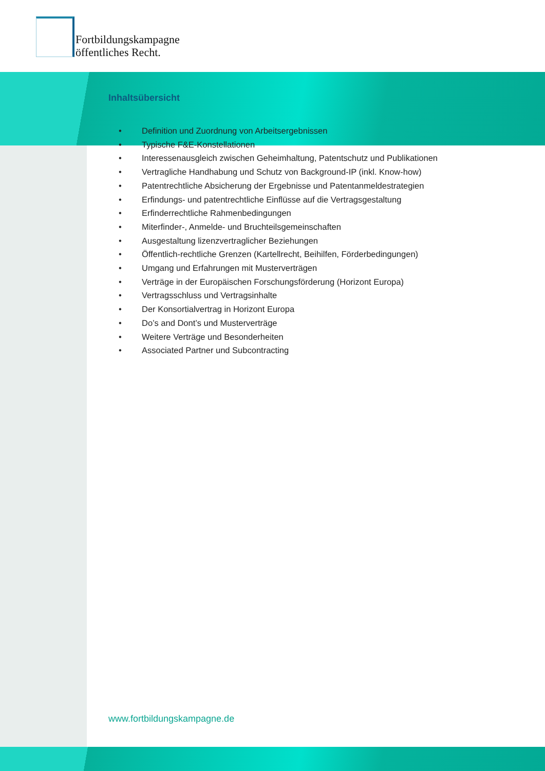Fortbildungskampagne
öffentliches Recht.
Inhaltsübersicht
• Definition und Zuordnung von Arbeitsergebnissen
• Typische F&E-Konstellationen
• Interessenausgleich zwischen Geheimhaltung, Patentschutz und Publikationen
• Vertragliche Handhabung und Schutz von Background-IP (inkl. Know-how)
• Patentrechtliche Absicherung der Ergebnisse und Patentanmeldestrategien
• Erfindungs- und patentrechtliche Einflüsse auf die Vertragsgestaltung
• Erfinderrechtliche Rahmenbedingungen
• Miterfinder-, Anmelde- und Bruchteilsgemeinschaften
• Ausgestaltung lizenzvertraglicher Beziehungen
• Öffentlich-rechtliche Grenzen (Kartellrecht, Beihilfen, Förderbedingungen)
• Umgang und Erfahrungen mit Musterverträgen
• Verträge in der Europäischen Forschungsförderung (Horizont Europa)
• Vertragsschluss und Vertragsinhalte
• Der Konsortialvertrag in Horizont Europa
• Do’s and Dont’s und Musterverträge
• Weitere Verträge und Besonderheiten
• Associated Partner und Subcontracting
www.fortbildungskampagne.de